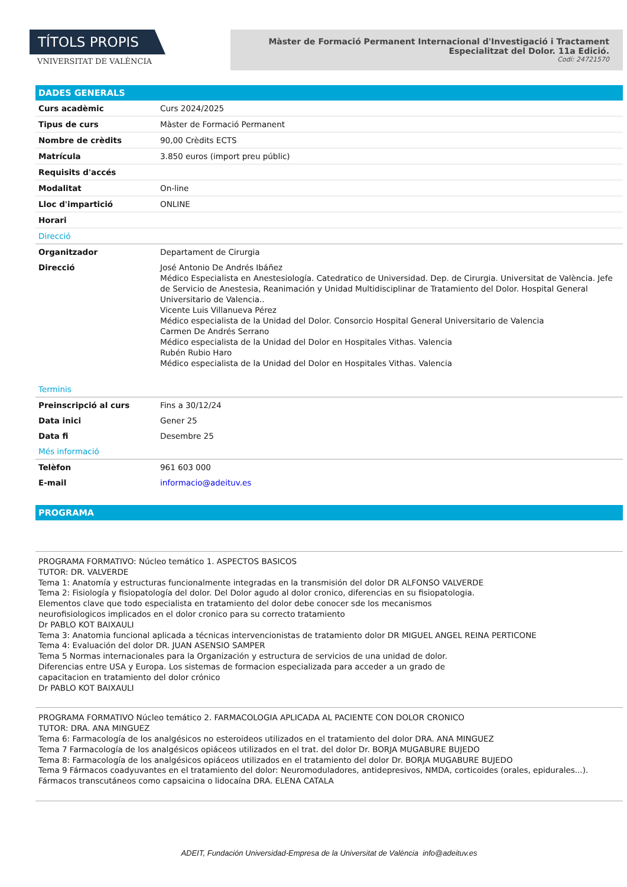TÍTOLS PROPIS
VNIVERSITAT DE VALÈNCIA
Màster de Formació Permanent Internacional d'Investigació i Tractament Especialitzat del Dolor. 11a Edició.
Codi: 24721570
DADES GENERALS
| Curs acadèmic | Curs 2024/2025 |
| Tipus de curs | Màster de Formació Permanent |
| Nombre de crèdits | 90,00 Crèdits ECTS |
| Matrícula | 3.850 euros (import preu públic) |
| Requisits d'accés | |
| Modalitat | On-line |
| Lloc d'impartició | ONLINE |
| Horari | |
| Direcció | |
| Organitzador | Departament de Cirurgia |
| Direcció | José Antonio De Andrés Ibáñez Médico Especialista en Anestesiología. Catedratico de Universidad. Dep. de Cirurgia. Universitat de València. Jefe de Servicio de Anestesia, Reanimación y Unidad Multidisciplinar de Tratamiento del Dolor. Hospital General Universitario de Valencia.. Vicente Luis Villanueva Pérez Médico especialista de la Unidad del Dolor. Consorcio Hospital General Universitario de Valencia Carmen De Andrés Serrano Médico especialista de la Unidad del Dolor en Hospitales Vithas. Valencia Rubén Rubio Haro Médico especialista de la Unidad del Dolor en Hospitales Vithas. Valencia |
| Terminis | |
| Preinscripció al curs | Fins a 30/12/24 |
| Data inici | Gener 25 |
| Data fi | Desembre 25 |
| Més informació | |
| Telèfon | 961 603 000 |
| E-mail | informacio@adeituv.es |
PROGRAMA
PROGRAMA FORMATIVO: Núcleo temático 1. ASPECTOS BASICOS
TUTOR: DR. VALVERDE
Tema 1: Anatomía y estructuras funcionalmente integradas en la transmisión del dolor DR ALFONSO VALVERDE
Tema 2: Fisiología y fisiopatología del dolor. Del Dolor agudo al dolor cronico, diferencias en su fisiopatologia.
Elementos clave que todo especialista en tratamiento del dolor debe conocer sde los mecanismos
neurofisiologicos implicados en el dolor cronico para su correcto tratamiento
Dr PABLO KOT BAIXAULI
Tema 3: Anatomia funcional aplicada a técnicas intervencionistas de tratamiento dolor DR MIGUEL ANGEL REINA PERTICONE
Tema 4: Evaluación del dolor DR. JUAN ASENSIO SAMPER
Tema 5 Normas internacionales para la Organización y estructura de servicios de una unidad de dolor.
Diferencias entre USA y Europa. Los sistemas de formacion especializada para acceder a un grado de
capacitacion en tratamiento del dolor crónico
Dr PABLO KOT BAIXAULI
PROGRAMA FORMATIVO Núcleo temático 2. FARMACOLOGIA APLICADA AL PACIENTE CON DOLOR CRONICO
TUTOR: DRA. ANA MINGUEZ
Tema 6: Farmacología de los analgésicos no esteroideos utilizados en el tratamiento del dolor DRA. ANA MINGUEZ
Tema 7 Farmacología de los analgésicos opiáceos utilizados en el trat. del dolor Dr. BORJA MUGABURE BUJEDO
Tema 8: Farmacología de los analgésicos opiáceos utilizados en el tratamiento del dolor Dr. BORJA MUGABURE BUJEDO
Tema 9 Fármacos coadyuvantes en el tratamiento del dolor: Neuromoduladores, antidepresivos, NMDA, corticoides (orales, epidurales...). Fármacos transcutáneos como capsaicina o lidocaína DRA. ELENA CATALA
ADEIT, Fundación Universidad-Empresa de la Universitat de València info@adeituv.es